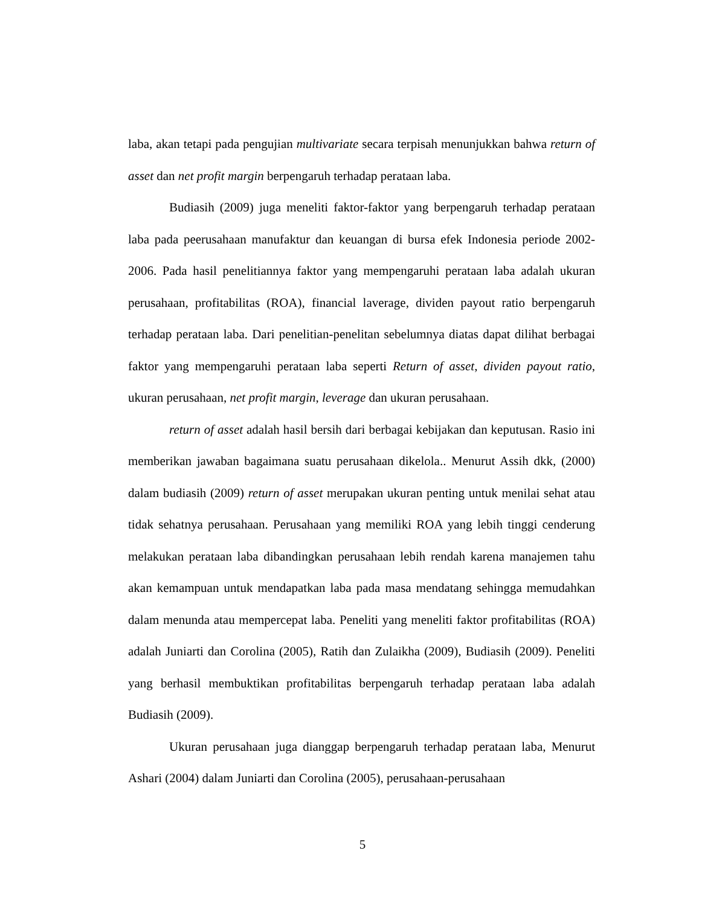laba, akan tetapi pada pengujian multivariate secara terpisah menunjukkan bahwa return of asset dan net profit margin berpengaruh terhadap perataan laba.
Budiasih (2009) juga meneliti faktor-faktor yang berpengaruh terhadap perataan laba pada peerusahaan manufaktur dan keuangan di bursa efek Indonesia periode 2002-2006. Pada hasil penelitiannya faktor yang mempengaruhi perataan laba adalah ukuran perusahaan, profitabilitas (ROA), financial laverage, dividen payout ratio berpengaruh terhadap perataan laba. Dari penelitian-penelitan sebelumnya diatas dapat dilihat berbagai faktor yang mempengaruhi perataan laba seperti Return of asset, dividen payout ratio, ukuran perusahaan, net profit margin, leverage dan ukuran perusahaan.
return of asset adalah hasil bersih dari berbagai kebijakan dan keputusan. Rasio ini memberikan jawaban bagaimana suatu perusahaan dikelola.. Menurut Assih dkk, (2000) dalam budiasih (2009) return of asset merupakan ukuran penting untuk menilai sehat atau tidak sehatnya perusahaan. Perusahaan yang memiliki ROA yang lebih tinggi cenderung melakukan perataan laba dibandingkan perusahaan lebih rendah karena manajemen tahu akan kemampuan untuk mendapatkan laba pada masa mendatang sehingga memudahkan dalam menunda atau mempercepat laba. Peneliti yang meneliti faktor profitabilitas (ROA) adalah Juniarti dan Corolina (2005), Ratih dan Zulaikha (2009), Budiasih (2009). Peneliti yang berhasil membuktikan profitabilitas berpengaruh terhadap perataan laba adalah Budiasih (2009).
Ukuran perusahaan juga dianggap berpengaruh terhadap perataan laba, Menurut Ashari (2004) dalam Juniarti dan Corolina (2005), perusahaan-perusahaan
5